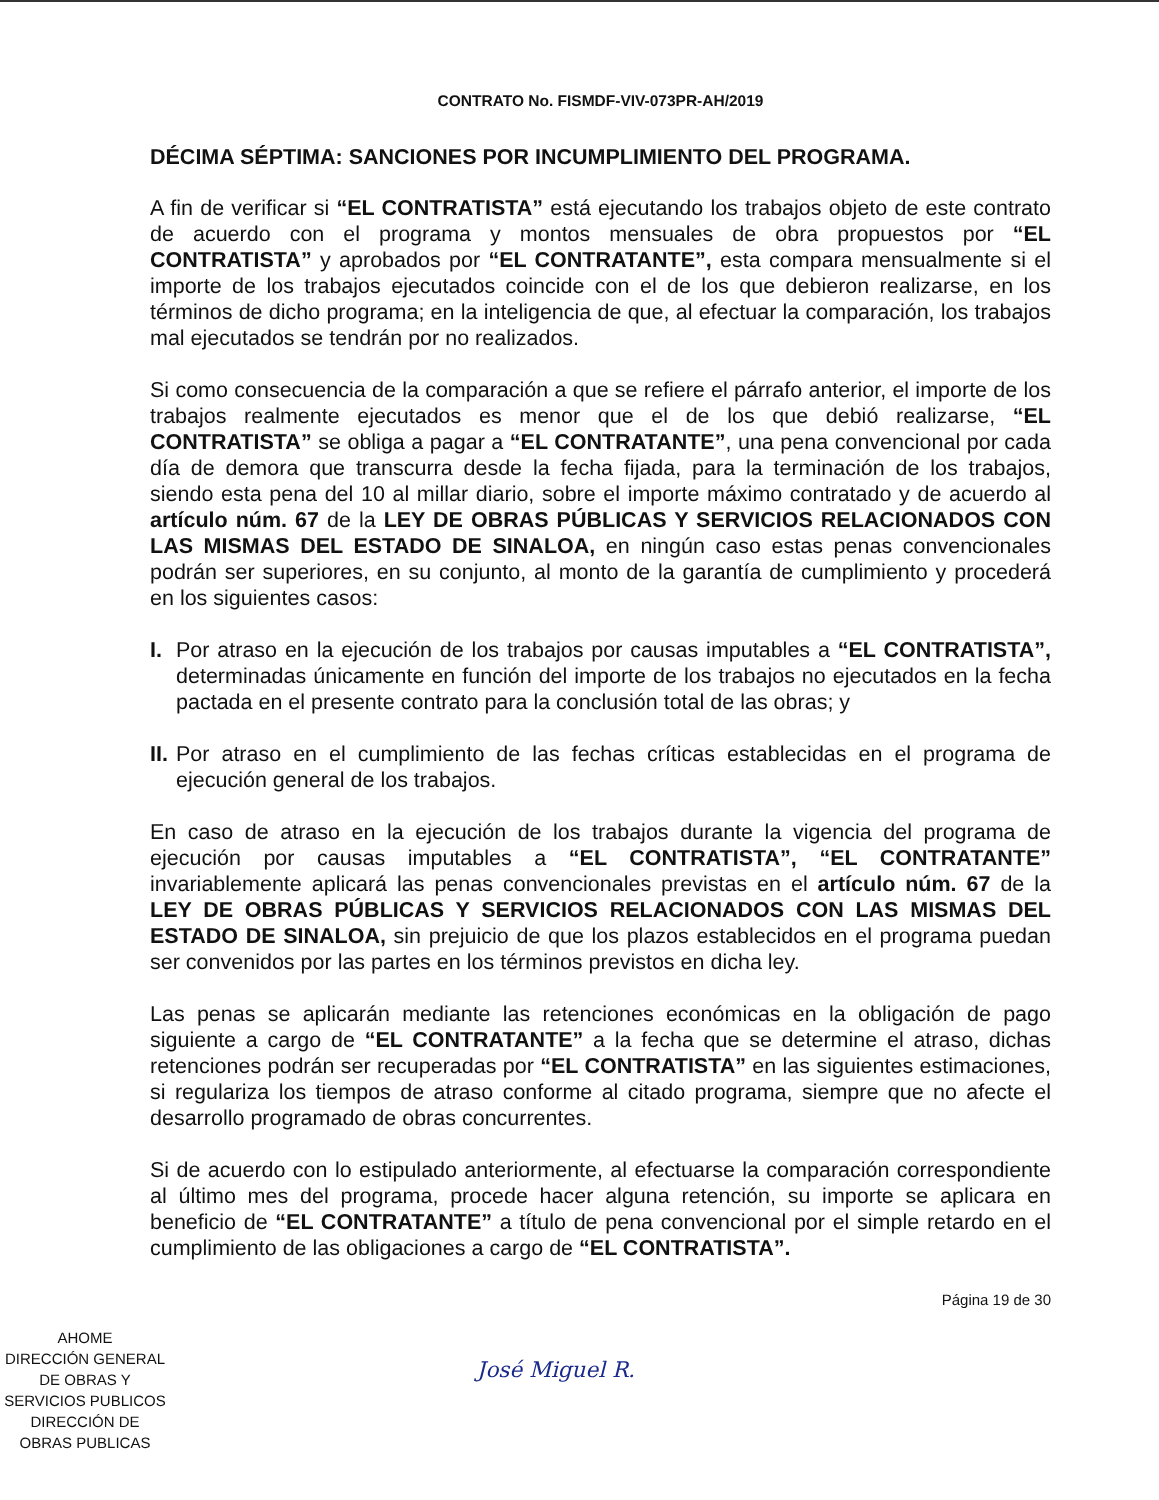CONTRATO No. FISMDF-VIV-073PR-AH/2019
DÉCIMA SÉPTIMA: SANCIONES POR INCUMPLIMIENTO DEL PROGRAMA.
A fin de verificar si “EL CONTRATISTA” está ejecutando los trabajos objeto de este contrato de acuerdo con el programa y montos mensuales de obra propuestos por “EL CONTRATISTA” y aprobados por “EL CONTRATANTE”, esta compara mensualmente si el importe de los trabajos ejecutados coincide con el de los que debieron realizarse, en los términos de dicho programa; en la inteligencia de que, al efectuar la comparación, los trabajos mal ejecutados se tendrán por no realizados.
Si como consecuencia de la comparación a que se refiere el párrafo anterior, el importe de los trabajos realmente ejecutados es menor que el de los que debió realizarse, “EL CONTRATISTA” se obliga a pagar a “EL CONTRATANTE”, una pena convencional por cada día de demora que transcurra desde la fecha fijada, para la terminación de los trabajos, siendo esta pena del 10 al millar diario, sobre el importe máximo contratado y de acuerdo al artículo núm. 67 de la LEY DE OBRAS PÚBLICAS Y SERVICIOS RELACIONADOS CON LAS MISMAS DEL ESTADO DE SINALOA, en ningún caso estas penas convencionales podrán ser superiores, en su conjunto, al monto de la garantía de cumplimiento y procederá en los siguientes casos:
I. Por atraso en la ejecución de los trabajos por causas imputables a “EL CONTRATISTA”, determinadas únicamente en función del importe de los trabajos no ejecutados en la fecha pactada en el presente contrato para la conclusión total de las obras; y
II. Por atraso en el cumplimiento de las fechas críticas establecidas en el programa de ejecución general de los trabajos.
En caso de atraso en la ejecución de los trabajos durante la vigencia del programa de ejecución por causas imputables a “EL CONTRATISTA”, “EL CONTRATANTE” invariablemente aplicará las penas convencionales previstas en el artículo núm. 67 de la LEY DE OBRAS PÚBLICAS Y SERVICIOS RELACIONADOS CON LAS MISMAS DEL ESTADO DE SINALOA, sin prejuicio de que los plazos establecidos en el programa puedan ser convenidos por las partes en los términos previstos en dicha ley.
Las penas se aplicarán mediante las retenciones económicas en la obligación de pago siguiente a cargo de “EL CONTRATANTE” a la fecha que se determine el atraso, dichas retenciones podrán ser recuperadas por “EL CONTRATISTA” en las siguientes estimaciones, si regulariza los tiempos de atraso conforme al citado programa, siempre que no afecte el desarrollo programado de obras concurrentes.
Si de acuerdo con lo estipulado anteriormente, al efectuarse la comparación correspondiente al último mes del programa, procede hacer alguna retención, su importe se aplicara en beneficio de “EL CONTRATANTE” a título de pena convencional por el simple retardo en el cumplimiento de las obligaciones a cargo de “EL CONTRATISTA”.
AHOME
DIRECCIÓN GENERAL
DE OBRAS Y
SERVICIOS PUBLICOS
DIRECCIÓN DE
OBRAS PUBLICAS
José Miguel R.
Página 19 de 30